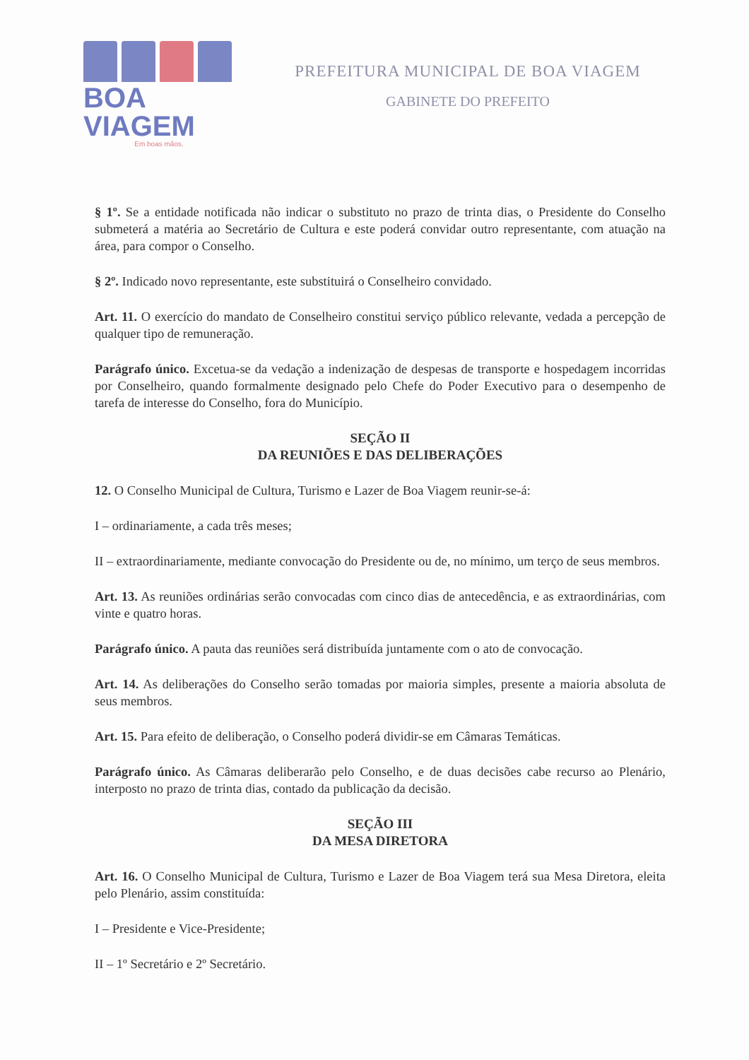BOA VIAGEM
Em boas mãos.
PREFEITURA MUNICIPAL DE BOA VIAGEM
GABINETE DO PREFEITO
§ 1º. Se a entidade notificada não indicar o substituto no prazo de trinta dias, o Presidente do Conselho submeterá a matéria ao Secretário de Cultura e este poderá convidar outro representante, com atuação na área, para compor o Conselho.
§ 2º. Indicado novo representante, este substituirá o Conselheiro convidado.
Art. 11. O exercício do mandato de Conselheiro constitui serviço público relevante, vedada a percepção de qualquer tipo de remuneração.
Parágrafo único. Excetua-se da vedação a indenização de despesas de transporte e hospedagem incorridas por Conselheiro, quando formalmente designado pelo Chefe do Poder Executivo para o desempenho de tarefa de interesse do Conselho, fora do Município.
SEÇÃO II
DA REUNIÕES E DAS DELIBERAÇÕES
12. O Conselho Municipal de Cultura, Turismo e Lazer de Boa Viagem reunir-se-á:
I – ordinariamente, a cada três meses;
II – extraordinariamente, mediante convocação do Presidente ou de, no mínimo, um terço de seus membros.
Art. 13. As reuniões ordinárias serão convocadas com cinco dias de antecedência, e as extraordinárias, com vinte e quatro horas.
Parágrafo único. A pauta das reuniões será distribuída juntamente com o ato de convocação.
Art. 14. As deliberações do Conselho serão tomadas por maioria simples, presente a maioria absoluta de seus membros.
Art. 15. Para efeito de deliberação, o Conselho poderá dividir-se em Câmaras Temáticas.
Parágrafo único. As Câmaras deliberarão pelo Conselho, e de duas decisões cabe recurso ao Plenário, interposto no prazo de trinta dias, contado da publicação da decisão.
SEÇÃO III
DA MESA DIRETORA
Art. 16. O Conselho Municipal de Cultura, Turismo e Lazer de Boa Viagem terá sua Mesa Diretora, eleita pelo Plenário, assim constituída:
I – Presidente e Vice-Presidente;
II – 1º Secretário e 2º Secretário.